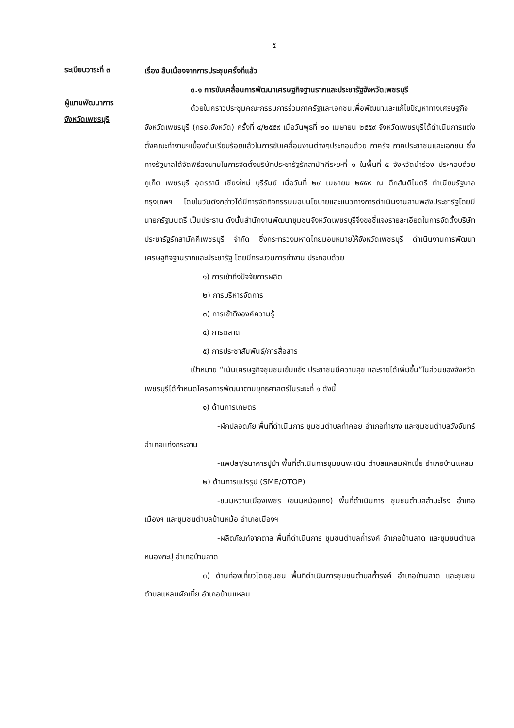๕
ระเบียบวาระที่ ๓
ผู้แทนพัฒนาการ
จังหวัดเพชรบุรี
เรื่อง สืบเนื่องจากการประชุมครั้งที่แล้ว
๓.๑ การขับเคลื่อนการพัฒนาเศรษฐกิจฐานรากและประชารัฐจังหวัดเพชรบุรี
ด้วยในคราวประชุมคณะกรรมการร่วมภาครัฐและเอกชนเพื่อพัฒนาและแก้ไขปัญหาทางเศรษฐกิจจังหวัดเพชรบุรี (กรอ.จังหวัด) ครั้งที่ ๔/๒๕๕๙ เมื่อวันพุธที่ ๒๐ เมษายน ๒๕๕๙ จังหวัดเพชรบุรีได้ดำเนินการแต่งตั้งคณะทำงานฯเบื้องต้นเรียบร้อยแล้วในการขับเคลื่อนงานต่างๆประกอบด้วย ภาครัฐ ภาคประชาชนและเอกชน ซึ่งทางรัฐบาลได้จัดพิธีลงนามในการจัดตั้งบริษัทประชารัฐรักสามัคคีระยะที่ ๑ ในพื้นที่ ๕ จังหวัดนำร่อง ประกอบด้วย ภูเก็ต เพชรบุรี อุดรธานี เชียงใหม่ บุรีรัมย์ เมื่อวันที่ ๒๙ เมษายน ๒๕๕๙ ณ ตึกสันติไมตรี ทำเนียบรัฐบาล กรุงเทพฯ โดยในวันดังกล่าวได้มีการจัดกิจกรรมมอบนโยบายและแนวทางการดำเนินงานสานพลังประชารัฐโดยมีนายกรัฐมนตรี เป็นประธาน ดังนั้นสำนักงานพัฒนาชุมชนจังหวัดเพชรบุรีจึงขอชี้แจงรายละเอียดในการจัดตั้งบริษัทประชารัฐรักสามัคคีเพชรบุรี จำกัด ซึ่งกระทรวงมหาดไทยมอบหมายให้จังหวัดเพชรบุรี ดำเนินงานการพัฒนาเศรษฐกิจฐานรากและประชารัฐ โดยมีกระบวนการทำงาน ประกอบด้วย
๑) การเข้าถึงปัจจัยการผลิต
๒) การบริหารจัดการ
๓) การเข้าถึงองค์ความรู้
๔) การตลาด
๕) การประชาสัมพันธ์/การสื่อสาร
เป้าหมาย “เน้นเศรษฐกิจชุมชนเข้มแข็ง ประชาชนมีความสุข และรายได้เพิ่มขึ้น”ในส่วนของจังหวัดเพชรบุรีได้กำหนดโครงการพัฒนาตามยุทธศาสตร์ในระยะที่ ๑ ดังนี้
๑) ด้านการเกษตร
-ผักปลอดภัย พื้นที่ดำเนินการ ชุมชนตำบลท่าคอย อำเภอท่ายาง และชุมชนตำบลวังจันทร์ อำเภอแก่งกระจาน
-แพปลา/ธนาคารปูม้า พื้นที่ดำเนินการชุมชนพะเนิน ตำบลแหลมผักเบี้ย อำเภอบ้านแหลม
๒) ด้านการแปรรูป (SME/OTOP)
-ขนมหวานเมืองเพชร (ขนมหม้อแกง) พื้นที่ดำเนินการ ชุมชนตำบลสำมะโรง อำเภอเมืองฯ และชุมชนตำบลบ้านหม้อ อำเภอเมืองฯ
-ผลิตภัณฑ์จากตาล พื้นที่ดำเนินการ ชุมชนตำบลถ้ำรงค์ อำเภอบ้านลาด และชุมชนตำบลหนองกะปุ อำเภอบ้านลาด
๓) ด้านท่องเที่ยวโดยชุมชน พื้นที่ดำเนินการชุมชนตำบลถ้ำรงค์ อำเภอบ้านลาด และชุมชนตำบลแหลมผักเบี้ย อำเภอบ้านแหลม